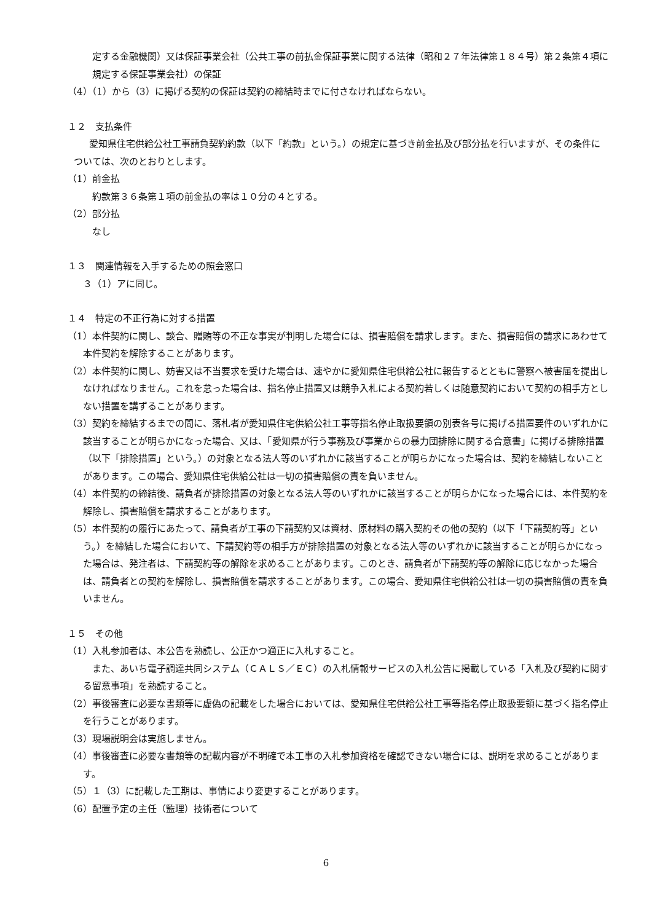定する金融機関）又は保証事業会社（公共工事の前払金保証事業に関する法律（昭和２７年法律第１８４号）第２条第４項に規定する保証事業会社）の保証
（4）（1）から（3）に掲げる契約の保証は契約の締結時までに付さなければならない。
１２　支払条件
愛知県住宅供給公社工事請負契約約款（以下「約款」という。）の規定に基づき前金払及び部分払を行いますが、その条件については、次のとおりとします。
（1）前金払
約款第３６条第１項の前金払の率は１０分の４とする。
（2）部分払
なし
１３　関連情報を入手するための照会窓口
３（1）アに同じ。
１４　特定の不正行為に対する措置
（1）本件契約に関し、談合、贈賄等の不正な事実が判明した場合には、損害賠償を請求します。また、損害賠償の請求にあわせて本件契約を解除することがあります。
（2）本件契約に関し、妨害又は不当要求を受けた場合は、速やかに愛知県住宅供給公社に報告するとともに警察へ被害届を提出しなければなりません。これを怠った場合は、指名停止措置又は競争入札による契約若しくは随意契約において契約の相手方としない措置を講ずることがあります。
（3）契約を締結するまでの間に、落札者が愛知県住宅供給公社工事等指名停止取扱要領の別表各号に掲げる措置要件のいずれかに該当することが明らかになった場合、又は、「愛知県が行う事務及び事業からの暴力団排除に関する合意書」に掲げる排除措置（以下「排除措置」という。）の対象となる法人等のいずれかに該当することが明らかになった場合は、契約を締結しないことがあります。この場合、愛知県住宅供給公社は一切の損害賠償の責を負いません。
（4）本件契約の締結後、請負者が排除措置の対象となる法人等のいずれかに該当することが明らかになった場合には、本件契約を解除し、損害賠償を請求することがあります。
（5）本件契約の履行にあたって、請負者が工事の下請契約又は資材、原材料の購入契約その他の契約（以下「下請契約等」という。）を締結した場合において、下請契約等の相手方が排除措置の対象となる法人等のいずれかに該当することが明らかになった場合は、発注者は、下請契約等の解除を求めることがあります。このとき、請負者が下請契約等の解除に応じなかった場合は、請負者との契約を解除し、損害賠償を請求することがあります。この場合、愛知県住宅供給公社は一切の損害賠償の責を負いません。
１５　その他
（1）入札参加者は、本公告を熟読し、公正かつ適正に入札すること。
また、あいち電子調達共同システム（ＣＡＬＳ／ＥＣ）の入札情報サービスの入札公告に掲載している「入札及び契約に関する留意事項」を熟読すること。
（2）事後審査に必要な書類等に虚偽の記載をした場合においては、愛知県住宅供給公社工事等指名停止取扱要領に基づく指名停止を行うことがあります。
（3）現場説明会は実施しません。
（4）事後審査に必要な書類等の記載内容が不明確で本工事の入札参加資格を確認できない場合には、説明を求めることがあります。
（5）１（3）に記載した工期は、事情により変更することがあります。
（6）配置予定の主任（監理）技術者について
6